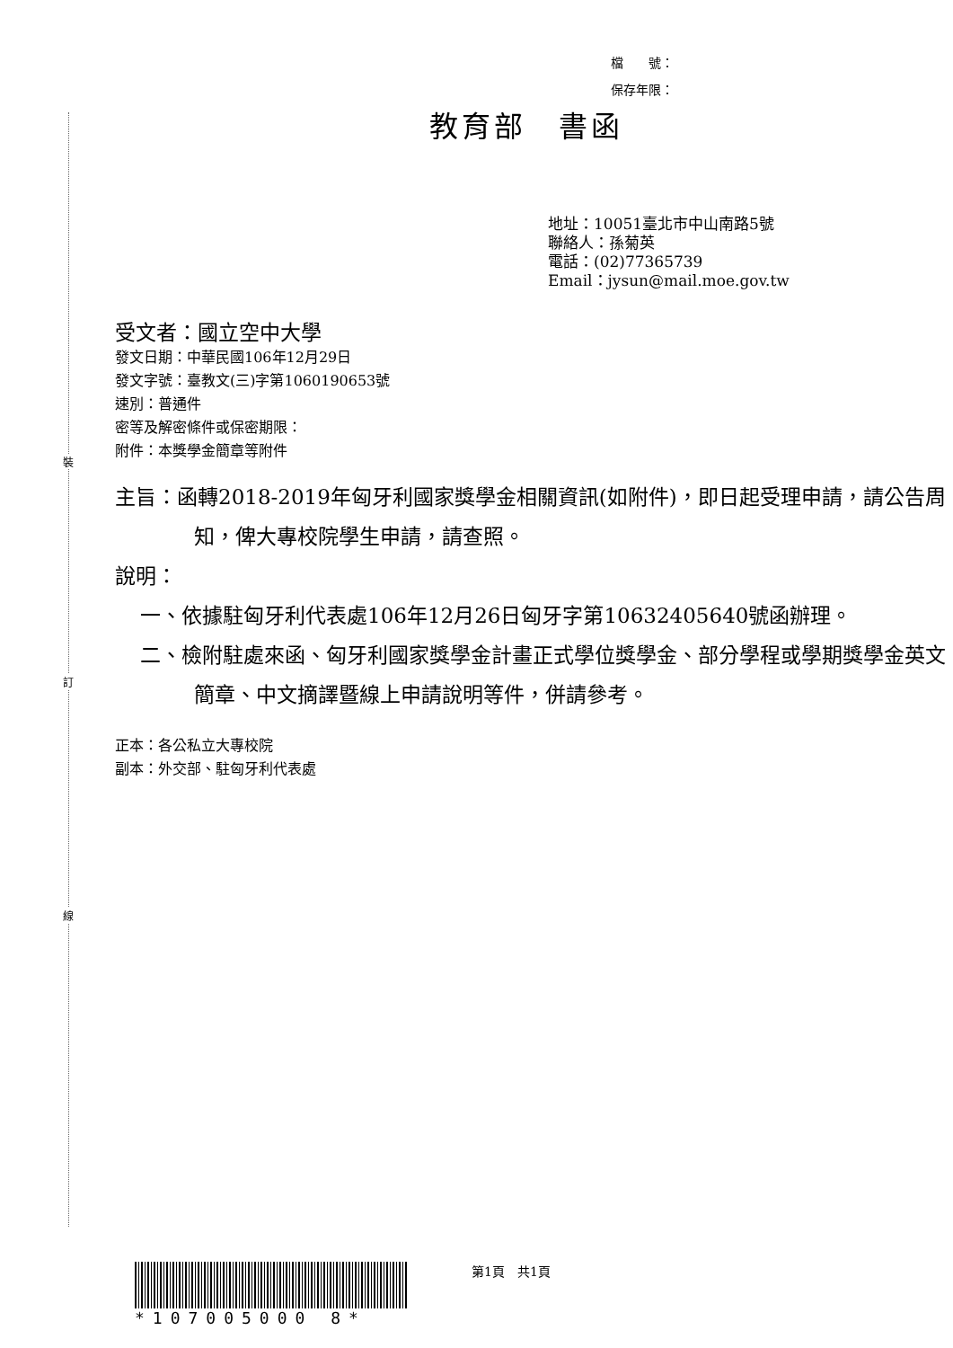裝
訂
線
檔　　號：
保存年限：
教育部　書函
地址：10051臺北市中山南路5號
聯絡人：孫菊英
電話：(02)77365739
Email：jysun@mail.moe.gov.tw
受文者：國立空中大學
發文日期：中華民國106年12月29日
發文字號：臺教文(三)字第1060190653號
速別：普通件
密等及解密條件或保密期限：
附件：本獎學金簡章等附件
主旨：函轉2018-2019年匈牙利國家獎學金相關資訊(如附件)，即日起受理申請，請公告周知，俾大專校院學生申請，請查照。
說明：
一、依據駐匈牙利代表處106年12月26日匈牙字第10632405640號函辦理。
二、檢附駐處來函、匈牙利國家獎學金計畫正式學位獎學金、部分學程或學期獎學金英文簡章、中文摘譯暨線上申請說明等件，併請參考。
正本：各公私立大專校院
副本：外交部、駐匈牙利代表處
*107005000 8*
第1頁　共1頁